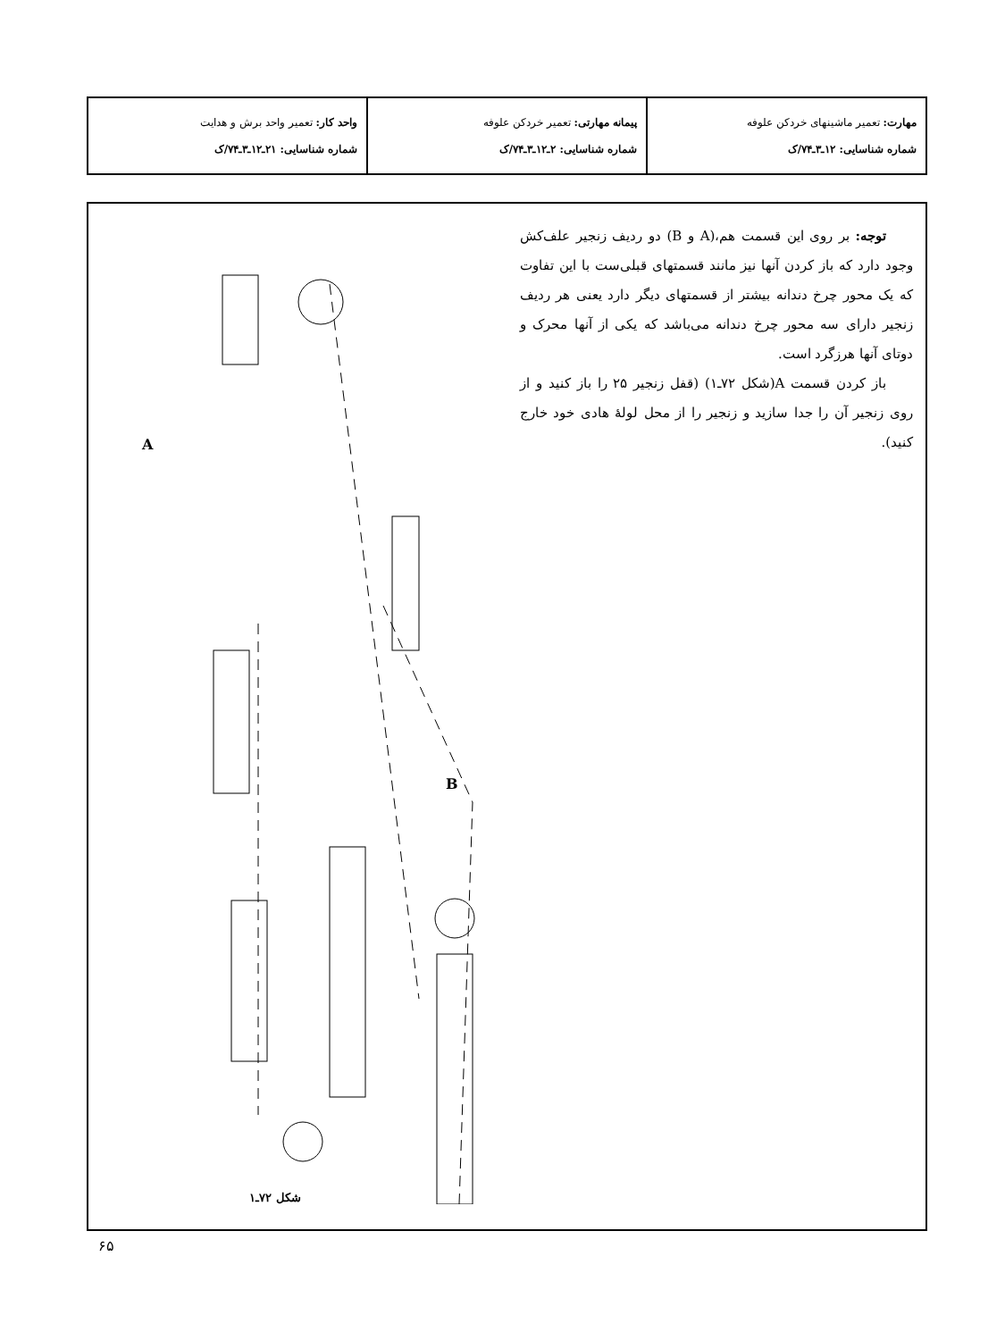| مهارت: تعمیر ماشینهای خردکن علوفه شماره شناسایی: ۱۲ـ۳ـ۷۴/ک | پیمانه مهارتی: تعمیر خردکن علوفه شماره شناسایی: ۲ـ۱۲ـ۳ـ۷۴/ک | واحد کار: تعمیر واحد برش و هدایت شماره شناسایی: ۲۱ـ۱۲ـ۳ـ۷۴/ک |
توجه: بر روی این قسمت هم،(A و B) دو ردیف زنجیر علف‌کش وجود دارد که باز کردن آنها نیز مانند قسمتهای قبلی‌ست با این تفاوت که یک محور چرخ دندانه بیشتر از قسمتهای دیگر دارد یعنی هر ردیف زنجیر دارای سه محور چرخ دندانه می‌باشد که یکی از آنها محرک و دوتای آنها هرزگرد است.
باز کردن قسمت A(شکل ۷۲ـ۱) (قفل زنجیر ۲۵ را باز کنید و از روی زنجیر آن را جدا سازید و زنجیر را از محل لولهٔ هادی خود خارج کنید).
A
B
شکل ۷۲ـ۱
۶۵